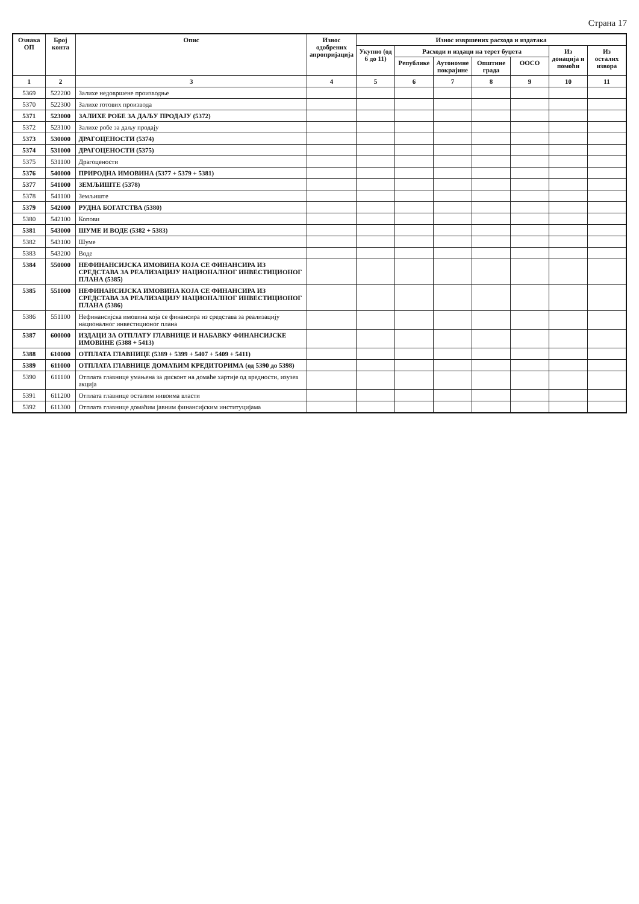Страна 17
| Ознака ОП | Број конта | Опис | Износ одобрених апропријација | Износ извршених расхода и издатака | | | | | | |
| --- | --- | --- | --- | --- | --- | --- | --- | --- | --- | --- |
| | | | | Укупно (од 6 до 11) | Расходи и издаци на терет буџета | | | | Из донација и помоћи | Из осталих извора |
| | | | | | Републике | Аутономне покрајине | Општине града | ООСО | | |
| 1 | 2 | 3 | 4 | 5 | 6 | 7 | 8 | 9 | 10 | 11 |
| 5369 | 522200 | Залихе недовршене производње | | | | | | | | |
| 5370 | 522300 | Залихе готових производа | | | | | | | | |
| 5371 | 523000 | ЗАЛИХЕ РОБЕ ЗА ДАЉУ ПРОДАЈУ (5372) | | | | | | | | |
| 5372 | 523100 | Залихе робе за даљу продају | | | | | | | | |
| 5373 | 530000 | ДРАГОЦЕНОСТИ (5374) | | | | | | | | |
| 5374 | 531000 | ДРАГОЦЕНОСТИ (5375) | | | | | | | | |
| 5375 | 531100 | Драгоцености | | | | | | | | |
| 5376 | 540000 | ПРИРОДНА ИМОВИНА (5377 + 5379 + 5381) | | | | | | | | |
| 5377 | 541000 | ЗЕМЉИШТЕ (5378) | | | | | | | | |
| 5378 | 541100 | Земљиште | | | | | | | | |
| 5379 | 542000 | РУДНА БОГАТСТВА (5380) | | | | | | | | |
| 5380 | 542100 | Копови | | | | | | | | |
| 5381 | 543000 | ШУМЕ И ВОДЕ (5382 + 5383) | | | | | | | | |
| 5382 | 543100 | Шуме | | | | | | | | |
| 5383 | 543200 | Воде | | | | | | | | |
| 5384 | 550000 | НЕФИНАНСИЈСКА ИМОВИНА КОЈА СЕ ФИНАНСИРА ИЗ СРЕДСТАВА ЗА РЕАЛИЗАЦИЈУ НАЦИОНАЛНОГ ИНВЕСТИЦИОНОГ ПЛАНА (5385) | | | | | | | | |
| 5385 | 551000 | НЕФИНАНСИЈСКА ИМОВИНА КОЈА СЕ ФИНАНСИРА ИЗ СРЕДСТАВА ЗА РЕАЛИЗАЦИЈУ НАЦИОНАЛНОГ ИНВЕСТИЦИОНОГ ПЛАНА (5386) | | | | | | | | |
| 5386 | 551100 | Нефинансијска имовина која се финансира из средстава за реализацију националног инвестиционог плана | | | | | | | | |
| 5387 | 600000 | ИЗДАЦИ ЗА ОТПЛАТУ ГЛАВНИЦЕ И НАБАВКУ ФИНАНСИЈСКЕ ИМОВИНЕ (5388 + 5413) | | | | | | | | |
| 5388 | 610000 | ОТПЛАТА ГЛАВНИЦЕ (5389 + 5399 + 5407 + 5409 + 5411) | | | | | | | | |
| 5389 | 611000 | ОТПЛАТА ГЛАВНИЦЕ ДОМАЋИМ КРЕДИТОРИМА (од 5390 до 5398) | | | | | | | | |
| 5390 | 611100 | Отплата главнице умањена за дисконт на домаће хартије од вредности, изузев акција | | | | | | | | |
| 5391 | 611200 | Отплата главнице осталим нивоима власти | | | | | | | | |
| 5392 | 611300 | Отплата главнице домаћим јавним финансијским институцијама | | | | | | | | |